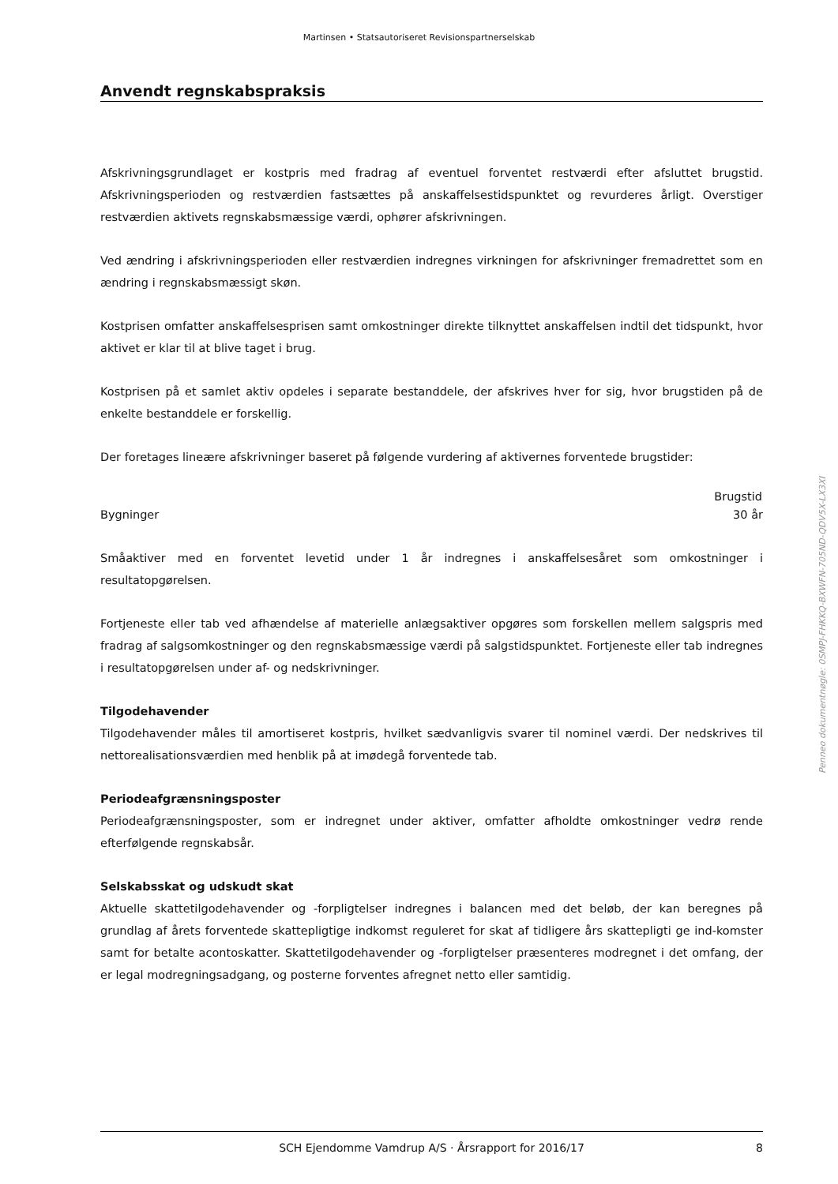Martinsen • Statsautoriseret Revisionspartnerselskab
Anvendt regnskabspraksis
Afskrivningsgrundlaget er kostpris med fradrag af eventuel forventet restværdi efter afsluttet brugstid. Afskrivningsperioden og restværdien fastsættes på anskaffelsestidspunktet og revurderes årligt. Overstiger restværdien aktivets regnskabsmæssige værdi, ophører afskrivningen.
Ved ændring i afskrivningsperioden eller restværdien indregnes virkningen for afskrivninger fremadrettet som en ændring i regnskabsmæssigt skøn.
Kostprisen omfatter anskaffelsesprisen samt omkostninger direkte tilknyttet anskaffelsen indtil det tidspunkt, hvor aktivet er klar til at blive taget i brug.
Kostprisen på et samlet aktiv opdeles i separate bestanddele, der afskrives hver for sig, hvor brugstiden på de enkelte bestanddele er forskellig.
Der foretages lineære afskrivninger baseret på følgende vurdering af aktivernes forventede brugstider:
| | Brugstid |
| --- | --- |
| Bygninger | 30 år |
Småaktiver med en forventet levetid under 1 år indregnes i anskaffelsesåret som omkostninger i resultatopgørelsen.
Fortjeneste eller tab ved afhændelse af materielle anlægsaktiver opgøres som forskellen mellem salgspris med fradrag af salgsomkostninger og den regnskabsmæssige værdi på salgstidspunktet. Fortjeneste eller tab indregnes i resultatopgørelsen under af- og nedskrivninger.
Tilgodehavender
Tilgodehavender måles til amortiseret kostpris, hvilket sædvanligvis svarer til nominel værdi. Der nedskrives til nettorealisationsværdien med henblik på at imødegå forventede tab.
Periodeafgrænsningsposter
Periodeafgrænsningsposter, som er indregnet under aktiver, omfatter afholdte omkostninger vedrø rende efterfølgende regnskabsår.
Selskabsskat og udskudt skat
Aktuelle skattetilgodehavender og -forpligtelser indregnes i balancen med det beløb, der kan beregnes på grundlag af årets forventede skattepligtige indkomst reguleret for skat af tidligere års skattepligti ge ind-komster samt for betalte acontoskatter. Skattetilgodehavender og -forpligtelser præsenteres modregnet i det omfang, der er legal modregningsadgang, og posterne forventes afregnet netto eller samtidig.
Penneo dokumentnøgle: 0SMPJ-FHKKQ-BXWFN-705ND-QDV5X-LX3XI
SCH Ejendomme Vamdrup A/S · Årsrapport for 2016/17 8